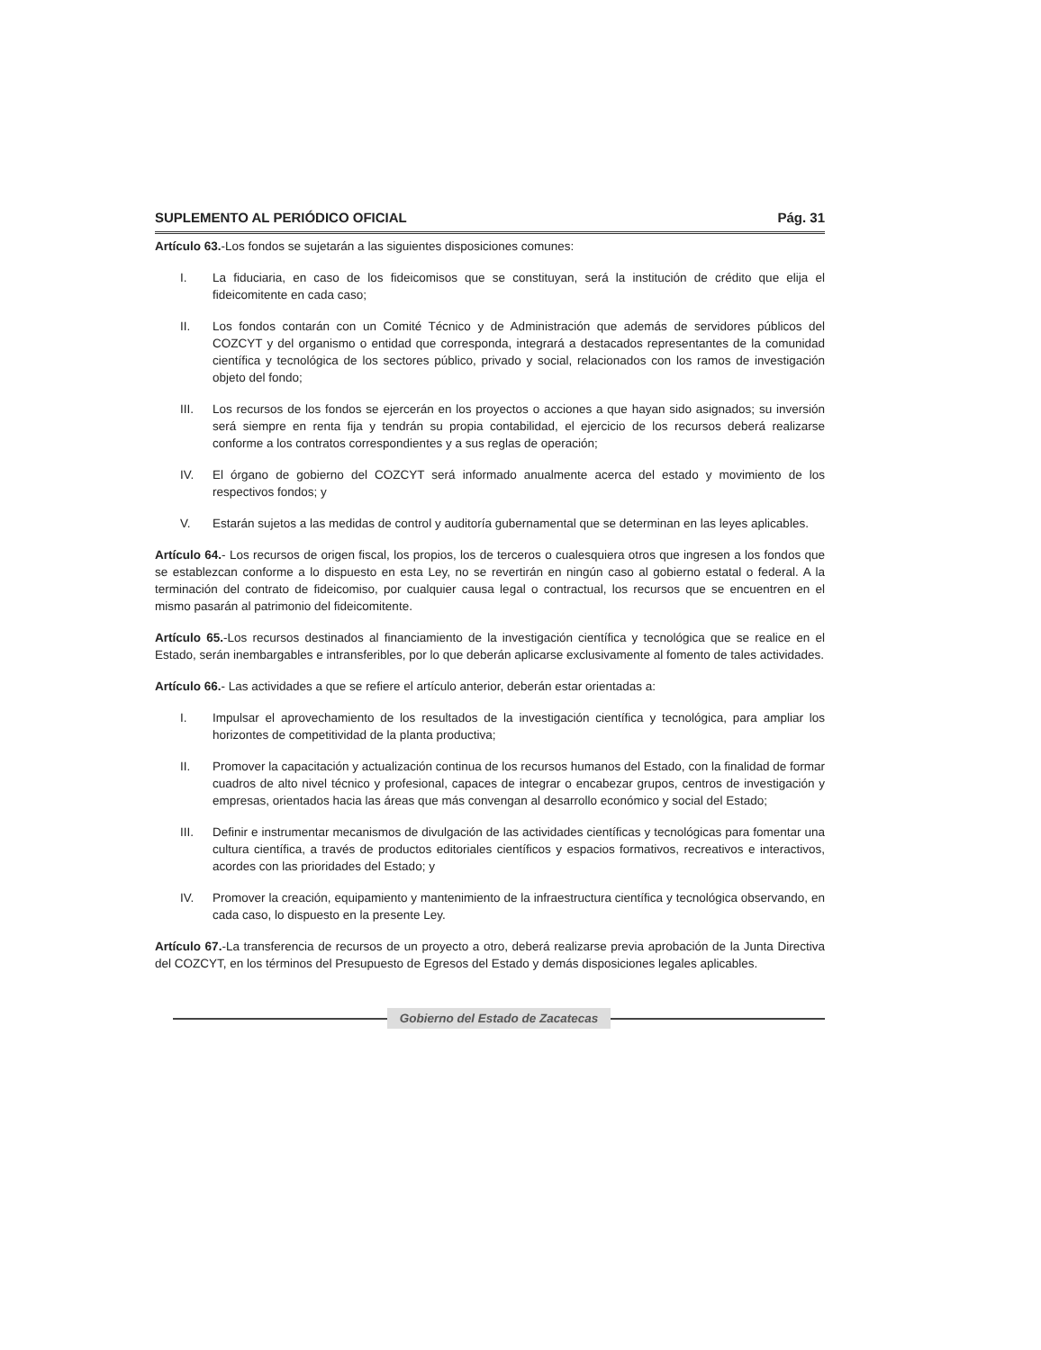SUPLEMENTO AL PERIÓDICO OFICIAL Pág. 31
Artículo 63.-Los fondos se sujetarán a las siguientes disposiciones comunes:
I. La fiduciaria, en caso de los fideicomisos que se constituyan, será la institución de crédito que elija el fideicomitente en cada caso;
II. Los fondos contarán con un Comité Técnico y de Administración que además de servidores públicos del COZCYT y del organismo o entidad que corresponda, integrará a destacados representantes de la comunidad científica y tecnológica de los sectores público, privado y social, relacionados con los ramos de investigación objeto del fondo;
III. Los recursos de los fondos se ejercerán en los proyectos o acciones a que hayan sido asignados; su inversión será siempre en renta fija y tendrán su propia contabilidad, el ejercicio de los recursos deberá realizarse conforme a los contratos correspondientes y a sus reglas de operación;
IV. El órgano de gobierno del COZCYT será informado anualmente acerca del estado y movimiento de los respectivos fondos; y
V. Estarán sujetos a las medidas de control y auditoría gubernamental que se determinan en las leyes aplicables.
Artículo 64.- Los recursos de origen fiscal, los propios, los de terceros o cualesquiera otros que ingresen a los fondos que se establezcan conforme a lo dispuesto en esta Ley, no se revertirán en ningún caso al gobierno estatal o federal. A la terminación del contrato de fideicomiso, por cualquier causa legal o contractual, los recursos que se encuentren en el mismo pasarán al patrimonio del fideicomitente.
Artículo 65.-Los recursos destinados al financiamiento de la investigación científica y tecnológica que se realice en el Estado, serán inembargables e intransferibles, por lo que deberán aplicarse exclusivamente al fomento de tales actividades.
Artículo 66.- Las actividades a que se refiere el artículo anterior, deberán estar orientadas a:
I. Impulsar el aprovechamiento de los resultados de la investigación científica y tecnológica, para ampliar los horizontes de competitividad de la planta productiva;
II. Promover la capacitación y actualización continua de los recursos humanos del Estado, con la finalidad de formar cuadros de alto nivel técnico y profesional, capaces de integrar o encabezar grupos, centros de investigación y empresas, orientados hacia las áreas que más convengan al desarrollo económico y social del Estado;
III. Definir e instrumentar mecanismos de divulgación de las actividades científicas y tecnológicas para fomentar una cultura científica, a través de productos editoriales científicos y espacios formativos, recreativos e interactivos, acordes con las prioridades del Estado; y
IV. Promover la creación, equipamiento y mantenimiento de la infraestructura científica y tecnológica observando, en cada caso, lo dispuesto en la presente Ley.
Artículo 67.-La transferencia de recursos de un proyecto a otro, deberá realizarse previa aprobación de la Junta Directiva del COZCYT, en los términos del Presupuesto de Egresos del Estado y demás disposiciones legales aplicables.
Gobierno del Estado de Zacatecas